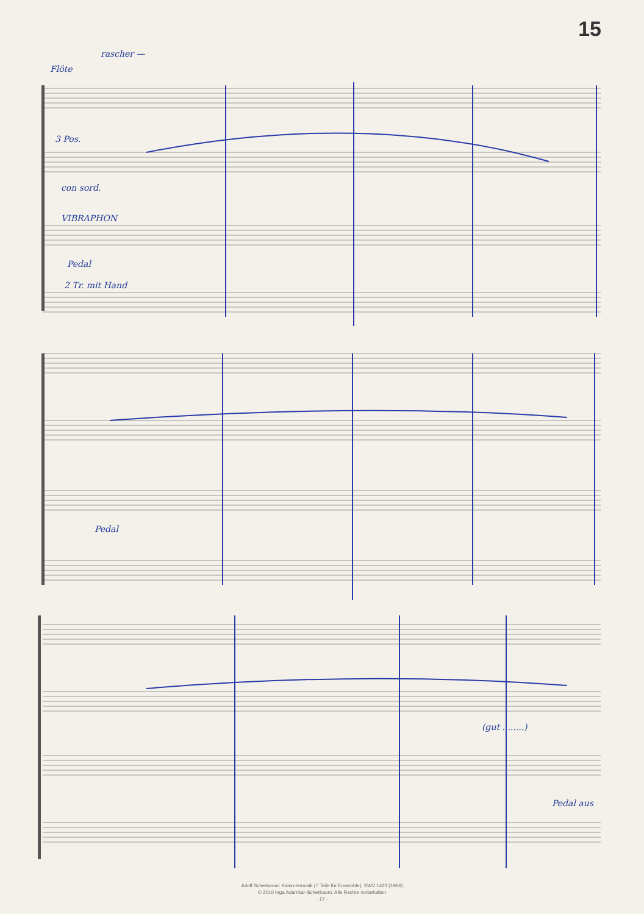15
Flöte
rascher —
3 Pos.
con sord.
VIBRAPHON
Pedal
2 Tr. mit Hand
Pedal
(gut ........)
Pedal aus
Adolf Scherbaum: Kammermusik (7 Teile für Ensemble), SWV 1423 (1966)
© 2010 Inga Adamkar-Scherbaum. Alle Rechte vorbehalten
- 17 -